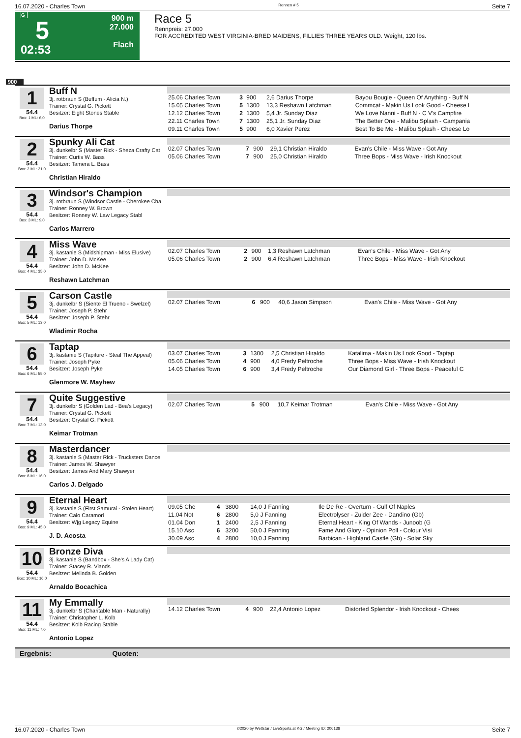16.07.2020 - Charles Town Rennen # 5 Seite 7
G
5
02:53
900 m
27.000
Flach
Race 5
Rennpreis: 27.000
FOR ACCREDITED WEST VIRGINIA-BRED MAIDENS, FILLIES THREE YEARS OLD. Weight, 120 lbs.
900
1
54.4
Box: 1 ML: 6,0
Buff N
3j. rotbraun S (Buffum - Alicia N.)
Trainer: Crystal G. Pickett
Besitzer: Eight Stones Stable
Darius Thorpe
| 25.06 Charles Town | 3 | 900 | 2,6 Darius Thorpe | Bayou Bougie - Queen Of Anything - Buff N |
| 15.05 Charles Town | 5 | 1300 | 13,3 Reshawn Latchman | Commcat - Makin Us Look Good - Cheese L |
| 12.12 Charles Town | 2 | 1300 | 5,4 Jr. Sunday Diaz | We Love Nanni - Buff N - C V's Campfire |
| 22.11 Charles Town | 7 | 1300 | 25,1 Jr. Sunday Diaz | The Better One - Malibu Splash - Campania |
| 09.11 Charles Town | 5 | 900 | 6,0 Xavier Perez | Best To Be Me - Malibu Splash - Cheese Lo |
2
54.4
Box: 2 ML: 21,0
Spunky Ali Cat
3j. dunkelbr S (Master Rick - Sheza Crafty Cat
Trainer: Curtis W. Bass
Besitzer: Tamera L. Bass
Christian Hiraldo
| 02.07 Charles Town | 7 | 900 | 29,1 Christian Hiraldo | Evan's Chile - Miss Wave - Got Any |
| 05.06 Charles Town | 7 | 900 | 25,0 Christian Hiraldo | Three Bops - Miss Wave - Irish Knockout |
3
54.4
Box: 3 ML: 9,0
Windsor's Champion
3j. rotbraun S (Windsor Castle - Cherokee Cha
Trainer: Ronney W. Brown
Besitzer: Ronney W. Law Legacy Stabl
Carlos Marrero
4
54.4
Box: 4 ML: 35,0
Miss Wave
3j. kastanie S (Midshipman - Miss Elusive)
Trainer: John D. McKee
Besitzer: John D. McKee
Reshawn Latchman
| 02.07 Charles Town | 2 | 900 | 1,3 Reshawn Latchman | Evan's Chile - Miss Wave - Got Any |
| 05.06 Charles Town | 2 | 900 | 6,4 Reshawn Latchman | Three Bops - Miss Wave - Irish Knockout |
5
54.4
Box: 5 ML: 13,0
Carson Castle
3j. dunkelbr S (Siente El Trueno - Swelzel)
Trainer: Joseph P. Stehr
Besitzer: Joseph P. Stehr
Wladimir Rocha
| 02.07 Charles Town | 6 | 900 | 40,6 Jason Simpson | Evan's Chile - Miss Wave - Got Any |
6
54.4
Box: 6 ML: 55,0
Taptap
3j. kastanie S (Tapiture - Steal The Appeal)
Trainer: Joseph Pyke
Besitzer: Joseph Pyke
Glenmore W. Mayhew
| 03.07 Charles Town | 3 | 1300 | 2,5 Christian Hiraldo | Katalima - Makin Us Look Good - Taptap |
| 05.06 Charles Town | 4 | 900 | 4,0 Fredy Peltroche | Three Bops - Miss Wave - Irish Knockout |
| 14.05 Charles Town | 6 | 900 | 3,4 Fredy Peltroche | Our Diamond Girl - Three Bops - Peaceful C |
7
54.4
Box: 7 ML: 13,0
Quite Suggestive
3j. dunkelbr S (Golden Lad - Bea's Legacy)
Trainer: Crystal G. Pickett
Besitzer: Crystal G. Pickett
Keimar Trotman
| 02.07 Charles Town | 5 | 900 | 10,7 Keimar Trotman | Evan's Chile - Miss Wave - Got Any |
8
54.4
Box: 8 ML: 16,0
Masterdancer
3j. kastanie S (Master Rick - Trucksters Dance
Trainer: James W. Shawyer
Besitzer: James And Mary Shawyer
Carlos J. Delgado
9
54.4
Box: 9 ML: 45,0
Eternal Heart
3j. kastanie S (First Samurai - Stolen Heart)
Trainer: Caio Caramori
Besitzer: Wjg Legacy Equine
J. D. Acosta
| 09.05 Che | 4 | 3800 | 14,0 J Fanning | Ile De Re - Overturn - Gulf Of Naples |
| 11.04 Not | 6 | 2800 | 5,0 J Fanning | Electrolyser - Zuider Zee - Dandino (Gb) |
| 01.04 Don | 1 | 2400 | 2,5 J Fanning | Eternal Heart - King Of Wands - Junoob (G |
| 15.10 Asc | 6 | 3200 | 50,0 J Fanning | Fame And Glory - Opinion Poll - Colour Visi |
| 30.09 Asc | 4 | 2800 | 10,0 J Fanning | Barbican - Highland Castle (Gb) - Solar Sky |
10
54.4
Box: 10 ML: 16,0
Bronze Diva
3j. kastanie S (Bandbox - She's A Lady Cat)
Trainer: Stacey R. Viands
Besitzer: Melinda B. Golden
Arnaldo Bocachica
11
54.4
Box: 11 ML: 7,0
My Emmally
3j. dunkelbr S (Charitable Man - Naturally)
Trainer: Christopher L. Kolb
Besitzer: Kolb Racing Stable
Antonio Lopez
| 14.12 Charles Town | 4 | 900 | 22,4 Antonio Lopez | Distorted Splendor - Irish Knockout - Chees |
Ergebnis: Quoten:
16.07.2020 - Charles Town ©2020 by Wettstar / LiveSports.at KG / Meeting ID: 206138 Seite 7